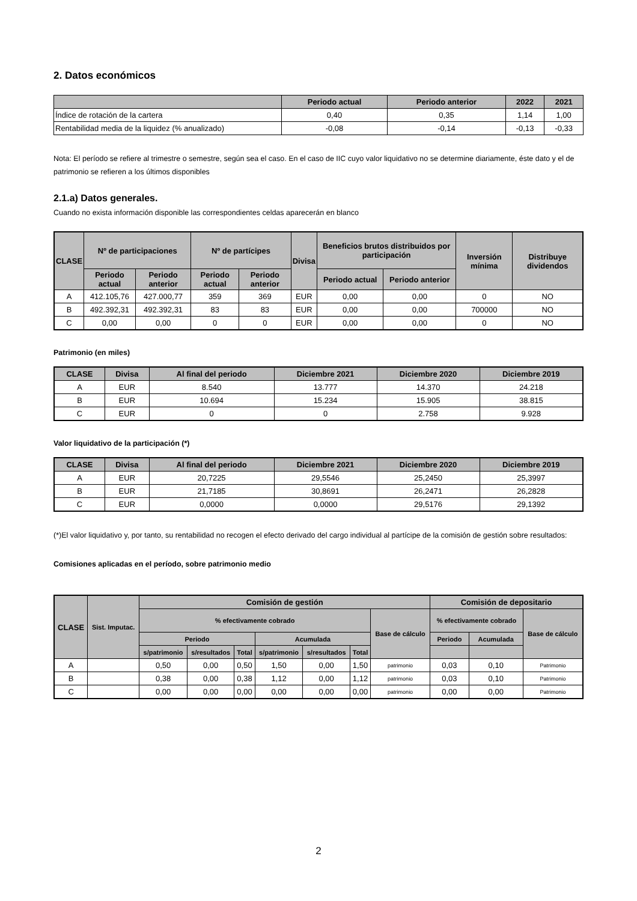2. Datos económicos
| | Periodo actual | Periodo anterior | 2022 | 2021 |
| --- | --- | --- | --- | --- |
| Índice de rotación de la cartera | 0,40 | 0,35 | 1,14 | 1,00 |
| Rentabilidad media de la liquidez (% anualizado) | -0,08 | -0,14 | -0,13 | -0,33 |
Nota: El período se refiere al trimestre o semestre, según sea el caso. En el caso de IIC cuyo valor liquidativo no se determine diariamente, éste dato y el de patrimonio se refieren a los últimos disponibles
2.1.a) Datos generales.
Cuando no exista información disponible las correspondientes celdas aparecerán en blanco
| CLASE | Nº de participaciones | | Nº de partícipes | | Divisa | Beneficios brutos distribuidos por participación | | Inversión mínima | Distribuye dividendos |
| --- | --- | --- | --- | --- | --- | --- | --- | --- | --- |
| | Periodo actual | Periodo anterior | Periodo actual | Periodo anterior | | Periodo actual | Periodo anterior | | |
| A | 412.105,76 | 427.000,77 | 359 | 369 | EUR | 0,00 | 0,00 | 0 | NO |
| B | 492.392,31 | 492.392,31 | 83 | 83 | EUR | 0,00 | 0,00 | 700000 | NO |
| C | 0,00 | 0,00 | 0 | 0 | EUR | 0,00 | 0,00 | 0 | NO |
Patrimonio (en miles)
| CLASE | Divisa | Al final del periodo | Diciembre 2021 | Diciembre 2020 | Diciembre 2019 |
| --- | --- | --- | --- | --- | --- |
| A | EUR | 8.540 | 13.777 | 14.370 | 24.218 |
| B | EUR | 10.694 | 15.234 | 15.905 | 38.815 |
| C | EUR | 0 | 0 | 2.758 | 9.928 |
Valor liquidativo de la participación (*)
| CLASE | Divisa | Al final del periodo | Diciembre 2021 | Diciembre 2020 | Diciembre 2019 |
| --- | --- | --- | --- | --- | --- |
| A | EUR | 20,7225 | 29,5546 | 25,2450 | 25,3997 |
| B | EUR | 21,7185 | 30,8691 | 26,2471 | 26,2828 |
| C | EUR | 0,0000 | 0,0000 | 29,5176 | 29,1392 |
(*)El valor liquidativo y, por tanto, su rentabilidad no recogen el efecto derivado del cargo individual al partícipe de la comisión de gestión sobre resultados:
Comisiones aplicadas en el período, sobre patrimonio medio
| CLASE | Sist. Imputac. | Comisión de gestión | | | | | | | Comisión de depositario | | |
| --- | --- | --- | --- | --- | --- | --- | --- | --- | --- | --- | --- |
| | | % efectivamente cobrado | | | | | | Base de cálculo | % efectivamente cobrado | | Base de cálculo |
| | | Periodo | | | Acumulada | | | | Periodo | Acumulada | |
| | | s/patrimonio | s/resultados | Total | s/patrimonio | s/resultados | Total | | | | |
| A | | 0,50 | 0,00 | 0,50 | 1,50 | 0,00 | 1,50 | patrimonio | 0,03 | 0,10 | Patrimonio |
| B | | 0,38 | 0,00 | 0,38 | 1,12 | 0,00 | 1,12 | patrimonio | 0,03 | 0,10 | Patrimonio |
| C | | 0,00 | 0,00 | 0,00 | 0,00 | 0,00 | 0,00 | patrimonio | 0,00 | 0,00 | Patrimonio |
2